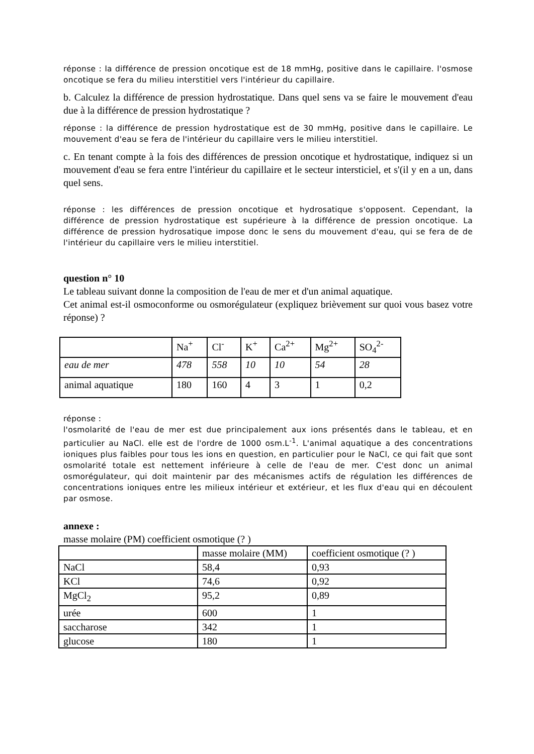réponse : la différence de pression oncotique est de 18 mmHg, positive dans le capillaire. l'osmose oncotique se fera du milieu interstitiel vers l'intérieur du capillaire.
b. Calculez la différence de pression hydrostatique. Dans quel sens va se faire le mouvement d'eau due à la différence de pression hydrostatique ?
réponse : la différence de pression hydrostatique est de 30 mmHg, positive dans le capillaire. Le mouvement d'eau se fera de l'intérieur du capillaire vers le milieu interstitiel.
c. En tenant compte à la fois des différences de pression oncotique et hydrostatique, indiquez si un mouvement d'eau se fera entre l'intérieur du capillaire et le secteur intersticiel, et s'(il y en a un, dans quel sens.
réponse : les différences de pression oncotique et hydrosatique s'opposent. Cependant, la différence de pression hydrostatique est supérieure à la différence de pression oncotique. La différence de pression hydrosatique impose donc le sens du mouvement d'eau, qui se fera de de l'intérieur du capillaire vers le milieu interstitiel.
question n° 10
Le tableau suivant donne la composition de l'eau de mer et d'un animal aquatique.
Cet animal est-il osmoconforme ou osmorégulateur (expliquez brièvement sur quoi vous basez votre réponse) ?
| | Na<sup>+</sup> | Cl<sup>-</sup> | K<sup>+</sup> | Ca<sup>2+</sup> | Mg<sup>2+</sup> | SO<sub>4</sub><sup>2-</sup> |
| eau de mer | 478 | 558 | 10 | 10 | 54 | 28 |
| animal aquatique | 180 | 160 | 4 | 3 | 1 | 0,2 |
réponse :
l'osmolarité de l'eau de mer est due principalement aux ions présentés dans le tableau, et en particulier au NaCl. elle est de l'ordre de 1000 osm.L<sup>-1</sup>. L'animal aquatique a des concentrations ioniques plus faibles pour tous les ions en question, en particulier pour le NaCl, ce qui fait que sont osmolarité totale est nettement inférieure à celle de l'eau de mer. C'est donc un animal osmorégulateur, qui doit maintenir par des mécanismes actifs de régulation les différences de concentrations ioniques entre les milieux intérieur et extérieur, et les flux d'eau qui en découlent par osmose.
annexe :
masse molaire (PM) coefficient osmotique (? )
| | masse molaire (MM) | coefficient osmotique (? ) |
| NaCl | 58,4 | 0,93 |
| KCl | 74,6 | 0,92 |
| MgCl<sub>2</sub> | 95,2 | 0,89 |
| urée | 600 | 1 |
| saccharose | 342 | 1 |
| glucose | 180 | 1 |